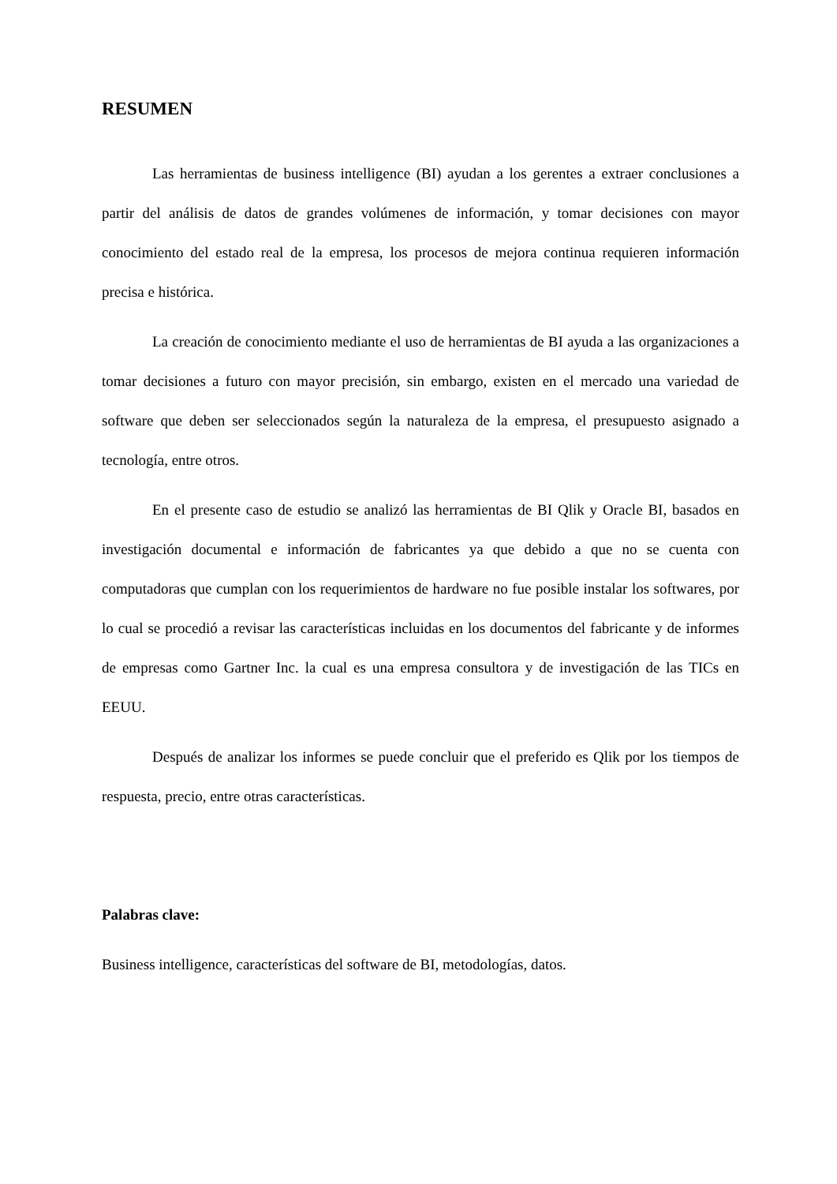RESUMEN
Las herramientas de business intelligence (BI) ayudan a los gerentes a extraer conclusiones a partir del análisis de datos de grandes volúmenes de información, y tomar decisiones con mayor conocimiento del estado real de la empresa, los procesos de mejora continua requieren información precisa e histórica.
La creación de conocimiento mediante el uso de herramientas de BI ayuda a las organizaciones a tomar decisiones a futuro con mayor precisión, sin embargo, existen en el mercado una variedad de software que deben ser seleccionados según la naturaleza de la empresa, el presupuesto asignado a tecnología, entre otros.
En el presente caso de estudio se analizó las herramientas de BI Qlik y Oracle BI, basados en investigación documental e información de fabricantes ya que debido a que no se cuenta con computadoras que cumplan con los requerimientos de hardware no fue posible instalar los softwares, por lo cual se procedió a revisar las características incluidas en los documentos del fabricante y de informes de empresas como Gartner Inc. la cual es una empresa consultora y de investigación de las TICs en EEUU.
Después de analizar los informes se puede concluir que el preferido es Qlik por los tiempos de respuesta, precio, entre otras características.
Palabras clave:
Business intelligence, características del software de BI, metodologías, datos.